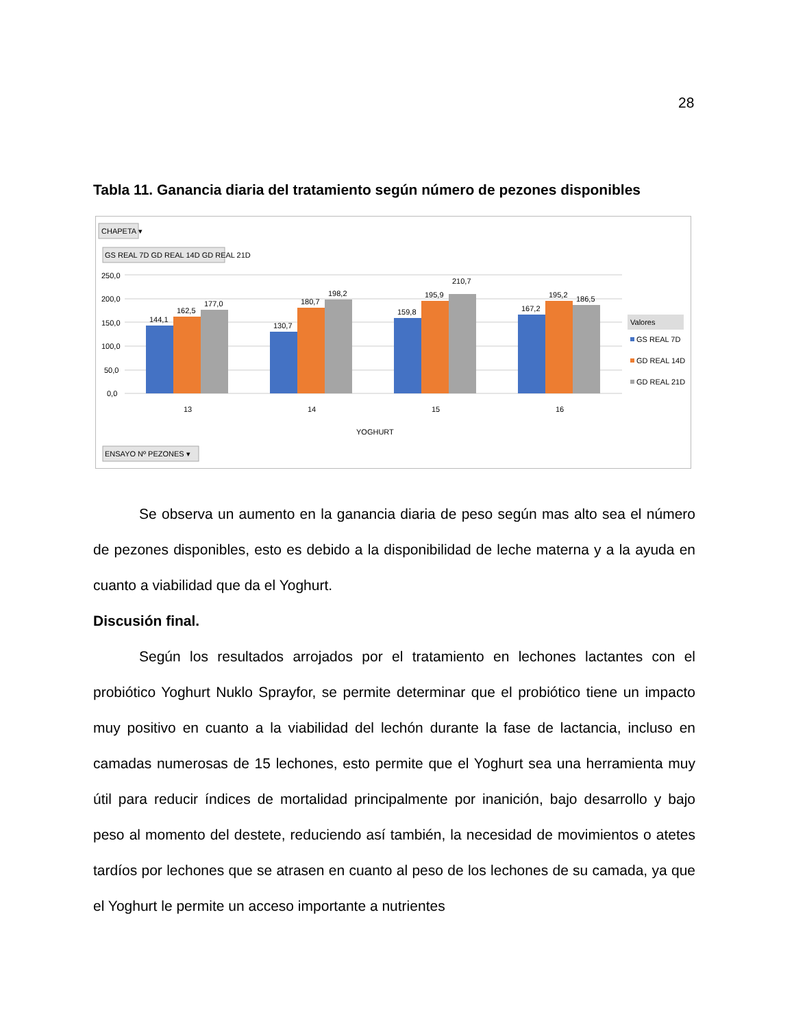28
Tabla 11. Ganancia diaria del tratamiento según número de pezones disponibles
CHAPETA ▾
GS REAL 7D GD REAL 14D GD REAL 21D
250,0
200,0
150,0
100,0
50,0
0,0
144,1
162,5
177,0
130,7
180,7
198,2
159,8
195,9
210,7
167,2
195,2
186,5
13
14
15
16
YOGHURT
Valores
GS REAL 7D
GD REAL 14D
GD REAL 21D
ENSAYO Nº PEZONES ▾
Se observa un aumento en la ganancia diaria de peso según mas alto sea el número de pezones disponibles, esto es debido a la disponibilidad de leche materna y a la ayuda en cuanto a viabilidad que da el Yoghurt.
Discusión final.
Según los resultados arrojados por el tratamiento en lechones lactantes con el probiótico Yoghurt Nuklo Sprayfor, se permite determinar que el probiótico tiene un impacto muy positivo en cuanto a la viabilidad del lechón durante la fase de lactancia, incluso en camadas numerosas de 15 lechones, esto permite que el Yoghurt sea una herramienta muy útil para reducir índices de mortalidad principalmente por inanición, bajo desarrollo y bajo peso al momento del destete, reduciendo así también, la necesidad de movimientos o atetes tardíos por lechones que se atrasen en cuanto al peso de los lechones de su camada, ya que el Yoghurt le permite un acceso importante a nutrientes